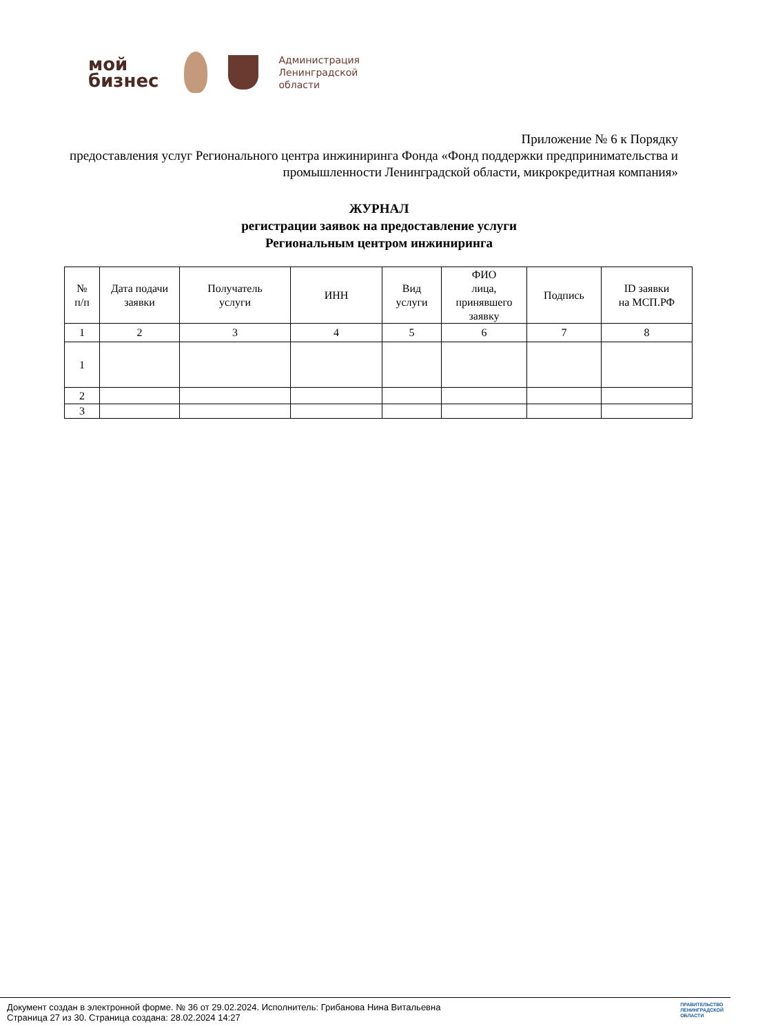мой
бизнес
Администрация
Ленинградской
области
Приложение № 6 к Порядку
предоставления услуг Регионального центра инжиниринга Фонда «Фонд поддержки предпринимательства и промышленности Ленинградской области, микрокредитная компания»
ЖУРНАЛ
регистрации заявок на предоставление услуги
Региональным центром инжиниринга
| № п/п | Дата подачи заявки | Получатель услуги | ИНН | Вид услуги | ФИО лица, принявшего заявку | Подпись | ID заявки на МСП.РФ |
| --- | --- | --- | --- | --- | --- | --- | --- |
| 1 | 2 | 3 | 4 | 5 | 6 | 7 | 8 |
| 1 | | | | | | | |
| 2 | | | | | | | |
| 3 | | | | | | | |
Документ создан в электронной форме. № 36 от 29.02.2024. Исполнитель: Грибанова Нина Витальевна
Страница 27 из 30. Страница создана: 28.02.2024 14:27
ПРАВИТЕЛЬСТВО
ЛЕНИНГРАДСКОЙ
ОБЛАСТИ